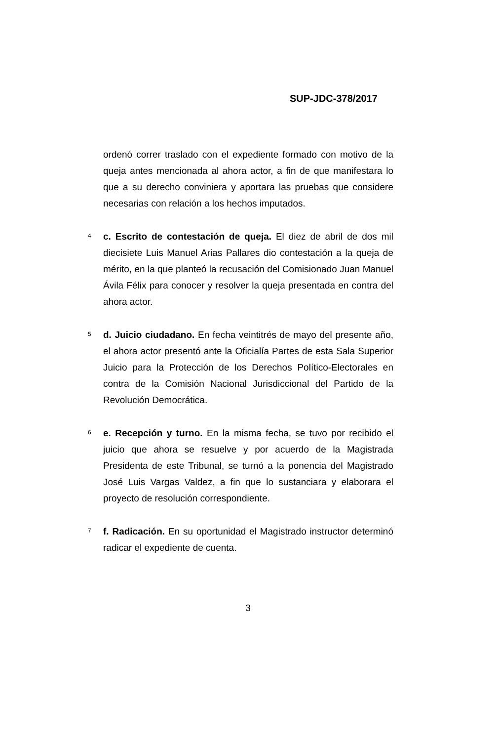SUP-JDC-378/2017
ordenó correr traslado con el expediente formado con motivo de la queja antes mencionada al ahora actor, a fin de que manifestara lo que a su derecho conviniera y aportara las pruebas que considere necesarias con relación a los hechos imputados.
4
c. Escrito de contestación de queja. El diez de abril de dos mil diecisiete Luis Manuel Arias Pallares dio contestación a la queja de mérito, en la que planteó la recusación del Comisionado Juan Manuel Ávila Félix para conocer y resolver la queja presentada en contra del ahora actor.
5
d. Juicio ciudadano. En fecha veintitrés de mayo del presente año, el ahora actor presentó ante la Oficialía Partes de esta Sala Superior Juicio para la Protección de los Derechos Político-Electorales en contra de la Comisión Nacional Jurisdiccional del Partido de la Revolución Democrática.
6
e. Recepción y turno. En la misma fecha, se tuvo por recibido el juicio que ahora se resuelve y por acuerdo de la Magistrada Presidenta de este Tribunal, se turnó a la ponencia del Magistrado José Luis Vargas Valdez, a fin que lo sustanciara y elaborara el proyecto de resolución correspondiente.
7
f. Radicación. En su oportunidad el Magistrado instructor determinó radicar el expediente de cuenta.
3